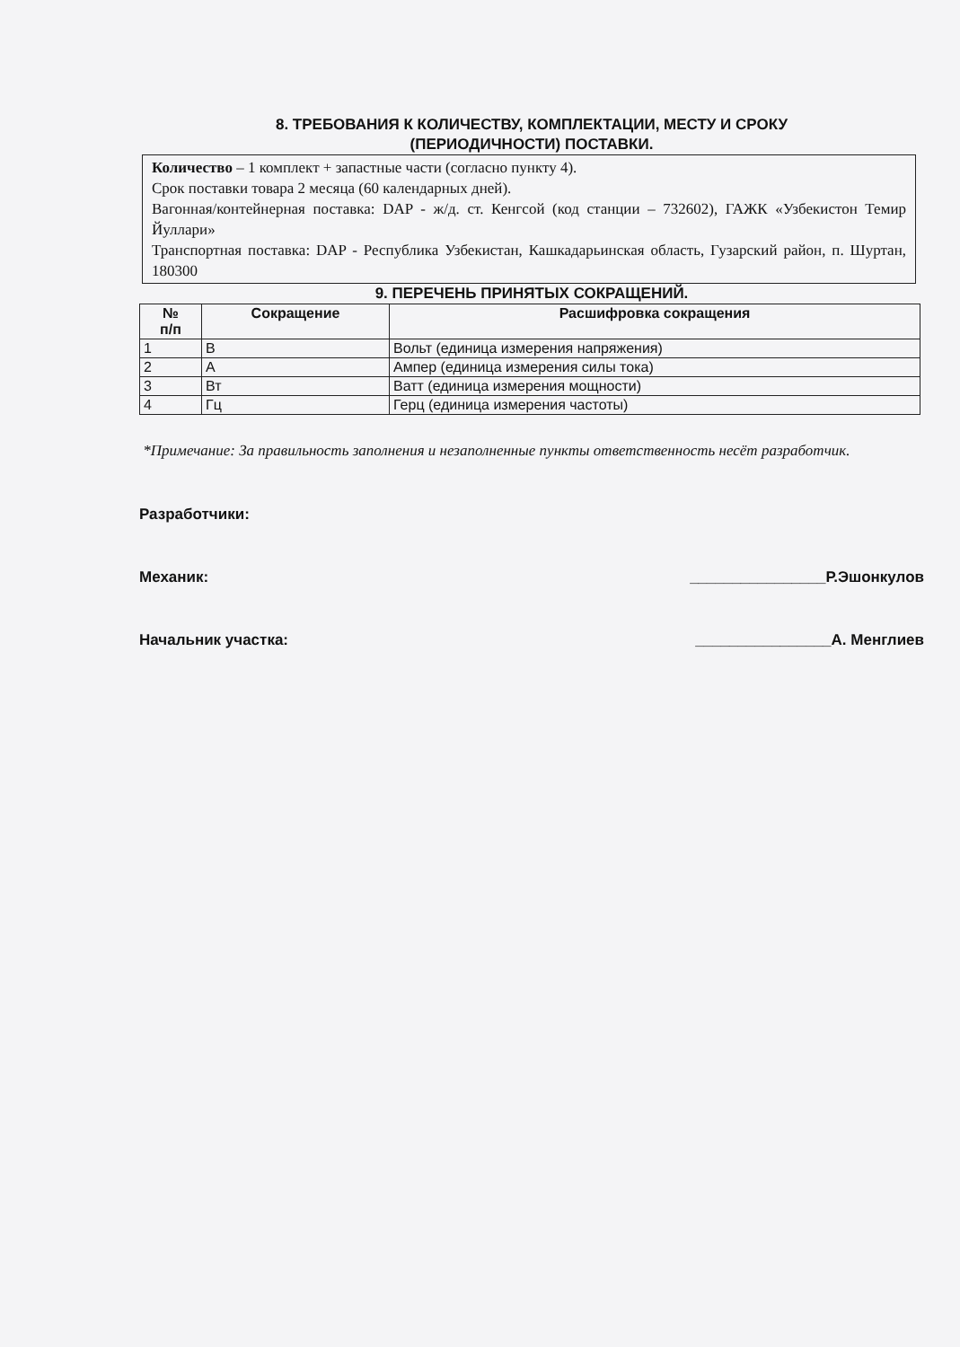8. ТРЕБОВАНИЯ К КОЛИЧЕСТВУ, КОМПЛЕКТАЦИИ, МЕСТУ И СРОКУ
(ПЕРИОДИЧНОСТИ) ПОСТАВКИ.
Количество – 1 комплект + запастные части (согласно пункту 4).
Срок поставки товара 2 месяца (60 календарных дней).
Вагонная/контейнерная поставка: DAP - ж/д. ст. Кенгсой (код станции – 732602), ГАЖК «Узбекистон Темир Йуллари»
Транспортная поставка: DAP - Республика Узбекистан, Кашкадарьинская область, Гузарский район, п. Шуртан, 180300
9. ПЕРЕЧЕНЬ ПРИНЯТЫХ СОКРАЩЕНИЙ.
| № п/п | Сокращение | Расшифровка сокращения |
| --- | --- | --- |
| 1 | В | Вольт (единица измерения напряжения) |
| 2 | А | Ампер (единица измерения силы тока) |
| 3 | Вт | Ватт (единица измерения мощности) |
| 4 | Гц | Герц (единица измерения частоты) |
*Примечание: За правильность заполнения и незаполненные пункты ответственность несёт разработчик.
Разработчики:
Механик: ________________Р.Эшонкулов
Начальник участка: ________________А. Менглиев